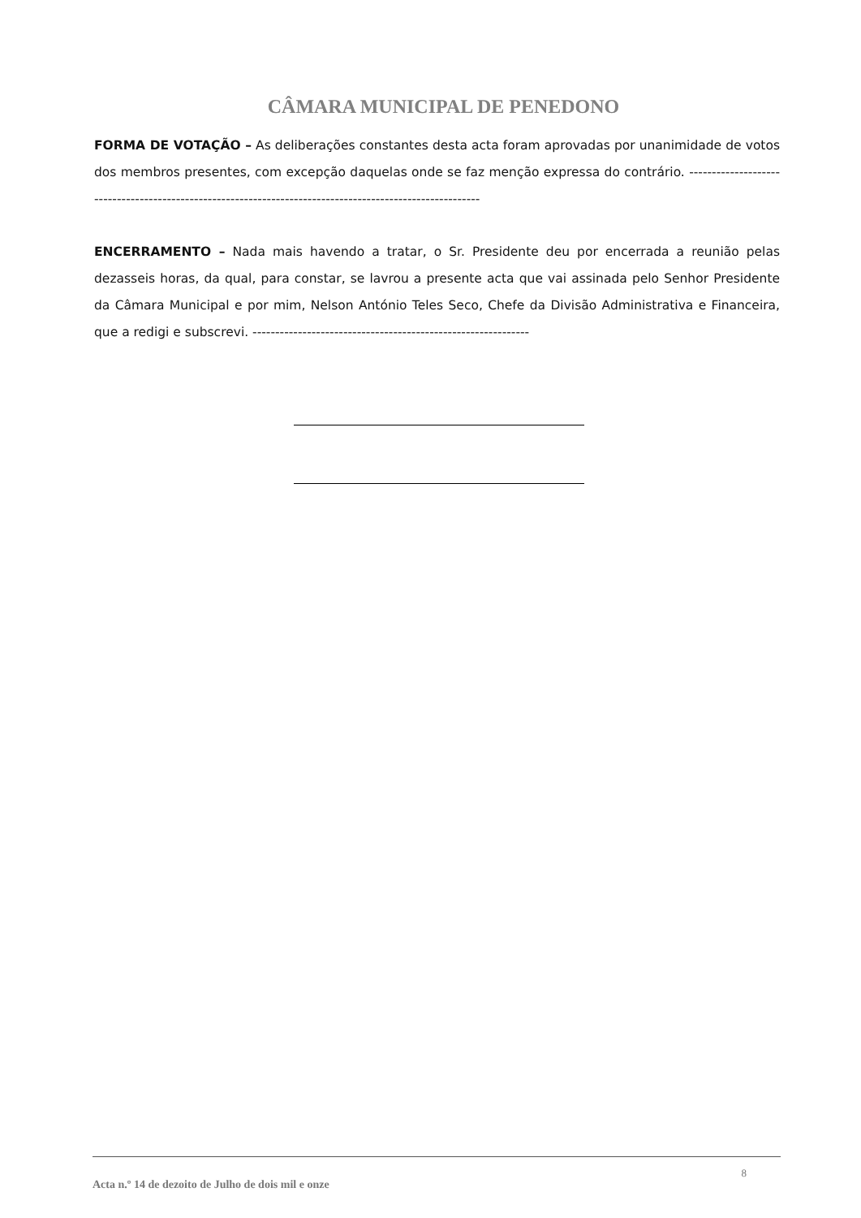CÂMARA MUNICIPAL DE PENEDONO
FORMA DE VOTAÇÃO – As deliberações constantes desta acta foram aprovadas por unanimidade de votos dos membros presentes, com excepção daquelas onde se faz menção expressa do contrário. ---------------------------------------------------------------------------------------------------------
ENCERRAMENTO – Nada mais havendo a tratar, o Sr. Presidente deu por encerrada a reunião pelas dezasseis horas, da qual, para constar, se lavrou a presente acta que vai assinada pelo Senhor Presidente da Câmara Municipal e por mim, Nelson António Teles Seco, Chefe da Divisão Administrativa e Financeira, que a redigi e subscrevi. -------------------------------------------------------------
Acta n.º 14 de dezoito de Julho de dois mil e onze 8